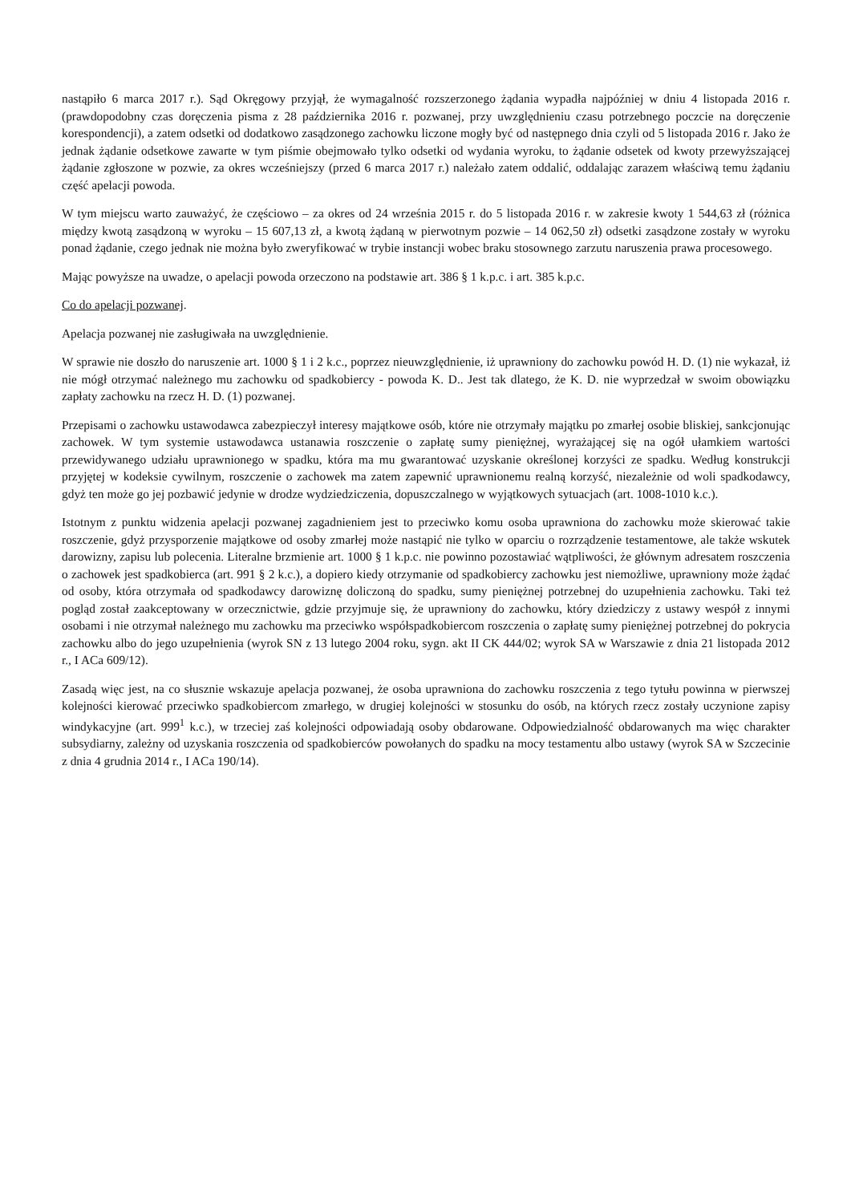nastąpiło 6 marca 2017 r.). Sąd Okręgowy przyjął, że wymagalność rozszerzonego żądania wypadła najpóźniej w dniu 4 listopada 2016 r. (prawdopodobny czas doręczenia pisma z 28 października 2016 r. pozwanej, przy uwzględnieniu czasu potrzebnego poczcie na doręczenie korespondencji), a zatem odsetki od dodatkowo zasądzonego zachowku liczone mogły być od następnego dnia czyli od 5 listopada 2016 r. Jako że jednak żądanie odsetkowe zawarte w tym piśmie obejmowało tylko odsetki od wydania wyroku, to żądanie odsetek od kwoty przewyższającej żądanie zgłoszone w pozwie, za okres wcześniejszy (przed 6 marca 2017 r.) należało zatem oddalić, oddalając zarazem właściwą temu żądaniu część apelacji powoda.
W tym miejscu warto zauważyć, że częściowo – za okres od 24 września 2015 r. do 5 listopada 2016 r. w zakresie kwoty 1 544,63 zł (różnica między kwotą zasądzoną w wyroku – 15 607,13 zł, a kwotą żądaną w pierwotnym pozwie – 14 062,50 zł) odsetki zasądzone zostały w wyroku ponad żądanie, czego jednak nie można było zweryfikować w trybie instancji wobec braku stosownego zarzutu naruszenia prawa procesowego.
Mając powyższe na uwadze, o apelacji powoda orzeczono na podstawie art. 386 § 1 k.p.c. i art. 385 k.p.c.
Co do apelacji pozwanej.
Apelacja pozwanej nie zasługiwała na uwzględnienie.
W sprawie nie doszło do naruszenie art. 1000 § 1 i 2 k.c., poprzez nieuwzględnienie, iż uprawniony do zachowku powód H. D. (1) nie wykazał, iż nie mógł otrzymać należnego mu zachowku od spadkobiercy - powoda K. D.. Jest tak dlatego, że K. D. nie wyprzedzał w swoim obowiązku zapłaty zachowku na rzecz H. D. (1) pozwanej.
Przepisami o zachowku ustawodawca zabezpieczył interesy majątkowe osób, które nie otrzymały majątku po zmarłej osobie bliskiej, sankcjonując zachowek. W tym systemie ustawodawca ustanawia roszczenie o zapłatę sumy pieniężnej, wyrażającej się na ogół ułamkiem wartości przewidywanego udziału uprawnionego w spadku, która ma mu gwarantować uzyskanie określonej korzyści ze spadku. Według konstrukcji przyjętej w kodeksie cywilnym, roszczenie o zachowek ma zatem zapewnić uprawnionemu realną korzyść, niezależnie od woli spadkodawcy, gdyż ten może go jej pozbawić jedynie w drodze wydziedziczenia, dopuszczalnego w wyjątkowych sytuacjach (art. 1008-1010 k.c.).
Istotnym z punktu widzenia apelacji pozwanej zagadnieniem jest to przeciwko komu osoba uprawniona do zachowku może skierować takie roszczenie, gdyż przysporzenie majątkowe od osoby zmarłej może nastąpić nie tylko w oparciu o rozrządzenie testamentowe, ale także wskutek darowizny, zapisu lub polecenia. Literalne brzmienie art. 1000 § 1 k.p.c. nie powinno pozostawiać wątpliwości, że głównym adresatem roszczenia o zachowek jest spadkobierca (art. 991 § 2 k.c.), a dopiero kiedy otrzymanie od spadkobiercy zachowku jest niemożliwe, uprawniony może żądać od osoby, która otrzymała od spadkodawcy darowiznę doliczoną do spadku, sumy pieniężnej potrzebnej do uzupełnienia zachowku. Taki też pogląd został zaakceptowany w orzecznictwie, gdzie przyjmuje się, że uprawniony do zachowku, który dziedziczy z ustawy wespół z innymi osobami i nie otrzymał należnego mu zachowku ma przeciwko współspadkobiercom roszczenia o zapłatę sumy pieniężnej potrzebnej do pokrycia zachowku albo do jego uzupełnienia (wyrok SN z 13 lutego 2004 roku, sygn. akt II CK 444/02; wyrok SA w Warszawie z dnia 21 listopada 2012 r., I ACa 609/12).
Zasadą więc jest, na co słusznie wskazuje apelacja pozwanej, że osoba uprawniona do zachowku roszczenia z tego tytułu powinna w pierwszej kolejności kierować przeciwko spadkobiercom zmarłego, w drugiej kolejności w stosunku do osób, na których rzecz zostały uczynione zapisy windykacyjne (art. 999<sup>1</sup> k.c.), w trzeciej zaś kolejności odpowiadają osoby obdarowane. Odpowiedzialność obdarowanych ma więc charakter subsydiarny, zależny od uzyskania roszczenia od spadkobierców powołanych do spadku na mocy testamentu albo ustawy (wyrok SA w Szczecinie z dnia 4 grudnia 2014 r., I ACa 190/14).